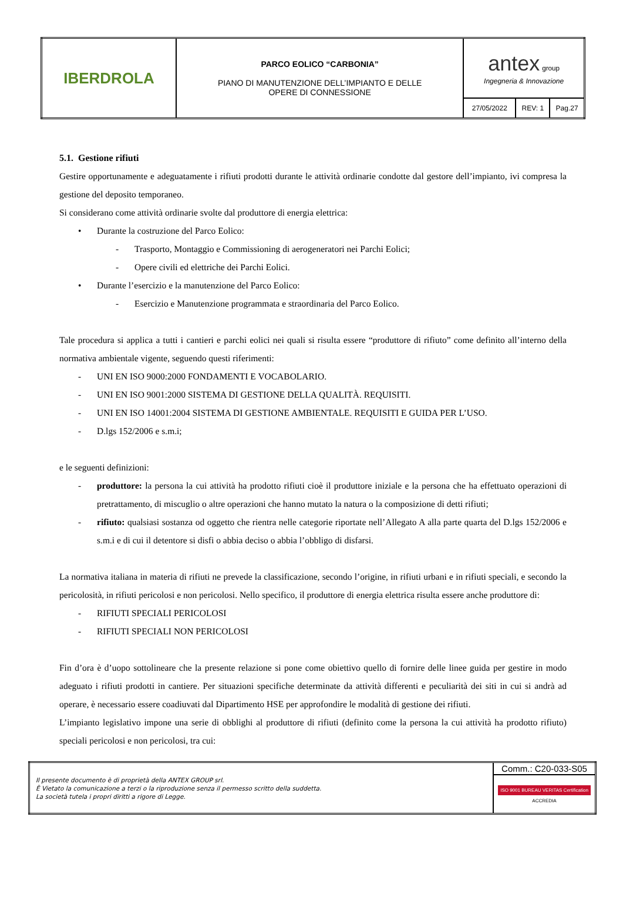| IBERDROLA | PARCO EOLICO “CARBONIA” PIANO DI MANUTENZIONE DELL’IMPIANTO E DELLE OPERE DI CONNESSIONE | antex group Ingegneria & Innovazione | | |
| | | 27/05/2022 | REV: 1 | Pag.27 |
5.1. Gestione rifiuti
Gestire opportunamente e adeguatamente i rifiuti prodotti durante le attività ordinarie condotte dal gestore dell’impianto, ivi compresa la gestione del deposito temporaneo.
Si considerano come attività ordinarie svolte dal produttore di energia elettrica:
• Durante la costruzione del Parco Eolico:
- Trasporto, Montaggio e Commissioning di aerogeneratori nei Parchi Eolici;
- Opere civili ed elettriche dei Parchi Eolici.
• Durante l’esercizio e la manutenzione del Parco Eolico:
- Esercizio e Manutenzione programmata e straordinaria del Parco Eolico.
Tale procedura si applica a tutti i cantieri e parchi eolici nei quali si risulta essere “produttore di rifiuto” come definito all’interno della normativa ambientale vigente, seguendo questi riferimenti:
- UNI EN ISO 9000:2000 FONDAMENTI E VOCABOLARIO.
- UNI EN ISO 9001:2000 SISTEMA DI GESTIONE DELLA QUALITÀ. REQUISITI.
- UNI EN ISO 14001:2004 SISTEMA DI GESTIONE AMBIENTALE. REQUISITI E GUIDA PER L’USO.
- D.lgs 152/2006 e s.m.i;
e le seguenti definizioni:
- produttore: la persona la cui attività ha prodotto rifiuti cioè il produttore iniziale e la persona che ha effettuato operazioni di pretrattamento, di miscuglio o altre operazioni che hanno mutato la natura o la composizione di detti rifiuti;
- rifiuto: qualsiasi sostanza od oggetto che rientra nelle categorie riportate nell’Allegato A alla parte quarta del D.lgs 152/2006 e s.m.i e di cui il detentore si disfi o abbia deciso o abbia l’obbligo di disfarsi.
La normativa italiana in materia di rifiuti ne prevede la classificazione, secondo l’origine, in rifiuti urbani e in rifiuti speciali, e secondo la pericolosità, in rifiuti pericolosi e non pericolosi. Nello specifico, il produttore di energia elettrica risulta essere anche produttore di:
- RIFIUTI SPECIALI PERICOLOSI
- RIFIUTI SPECIALI NON PERICOLOSI
Fin d’ora è d’uopo sottolineare che la presente relazione si pone come obiettivo quello di fornire delle linee guida per gestire in modo adeguato i rifiuti prodotti in cantiere. Per situazioni specifiche determinate da attività differenti e peculiarità dei siti in cui si andrà ad operare, è necessario essere coadiuvati dal Dipartimento HSE per approfondire le modalità di gestione dei rifiuti.
L’impianto legislativo impone una serie di obblighi al produttore di rifiuti (definito come la persona la cui attività ha prodotto rifiuto) speciali pericolosi e non pericolosi, tra cui:
| Il presente documento è di proprietà della ANTEX GROUP srl. È Vietato la comunicazione a terzi o la riproduzione senza il permesso scritto della suddetta. La società tutela i propri diritti a rigore di Legge. | Comm.: C20-033-S05 |
| | ISO 9001 BUREAU VERITAS Certification ACCREDIA |